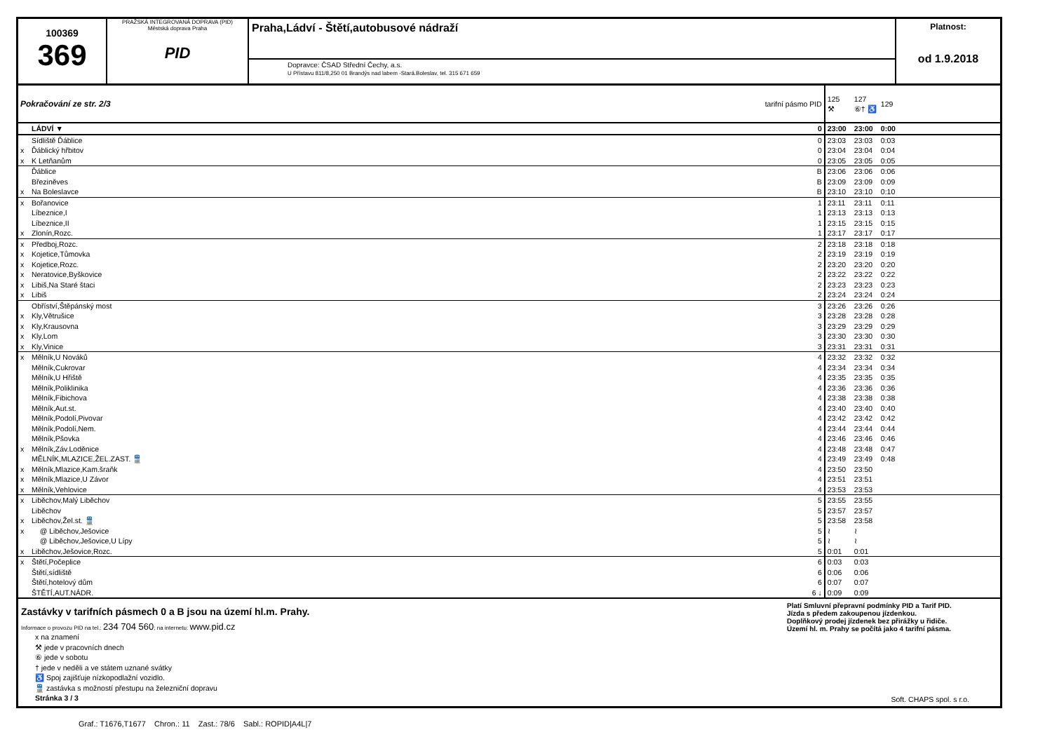100369
369
PRAŽSKÁ INTEGROVANÁ DOPRAVA (PID)
Městská doprava Praha
PID
Praha,Ládví - Štětí,autobusové nádraží
Dopravce: ČSAD Střední Čechy, a.s.
U Přístavu 811/8,250 01 Brandýs nad labem -Stará.Boleslav, tel. 315 671 659
Platnost:
od 1.9.2018
| Pokračování ze str. 2/3 | | tarifní pásmo PID | 125 ⚒ | 127 ⑥† ♿ | 129 |
| | LÁDVÍ ▼ | 0 | 23:00 | 23:00 | 0:00 |
| | Sídliště Ďáblice | 0 | 23:03 | 23:03 | 0:03 |
| x | Ďáblický hřbitov | 0 | 23:04 | 23:04 | 0:04 |
| x | K Letňanům | 0 | 23:05 | 23:05 | 0:05 |
| | Ďáblice | B | 23:06 | 23:06 | 0:06 |
| | Březiněves | B | 23:09 | 23:09 | 0:09 |
| x | Na Boleslavce | B | 23:10 | 23:10 | 0:10 |
| x | Bořanovice | 1 | 23:11 | 23:11 | 0:11 |
| | Líbeznice,I | 1 | 23:13 | 23:13 | 0:13 |
| | Líbeznice,II | 1 | 23:15 | 23:15 | 0:15 |
| x | Zlonín,Rozc. | 1 | 23:17 | 23:17 | 0:17 |
| x | Předboj,Rozc. | 2 | 23:18 | 23:18 | 0:18 |
| x | Kojetice,Tůmovka | 2 | 23:19 | 23:19 | 0:19 |
| x | Kojetice,Rozc. | 2 | 23:20 | 23:20 | 0:20 |
| x | Neratovice,Byškovice | 2 | 23:22 | 23:22 | 0:22 |
| x | Libiš,Na Staré štaci | 2 | 23:23 | 23:23 | 0:23 |
| x | Libiš | 2 | 23:24 | 23:24 | 0:24 |
| | Obříství,Štěpánský most | 3 | 23:26 | 23:26 | 0:26 |
| x | Kly,Větrušice | 3 | 23:28 | 23:28 | 0:28 |
| x | Kly,Krausovna | 3 | 23:29 | 23:29 | 0:29 |
| x | Kly,Lom | 3 | 23:30 | 23:30 | 0:30 |
| x | Kly,Vinice | 3 | 23:31 | 23:31 | 0:31 |
| x | Mělník,U Nováků | 4 | 23:32 | 23:32 | 0:32 |
| | Mělník,Cukrovar | 4 | 23:34 | 23:34 | 0:34 |
| | Mělník,U Hřiště | 4 | 23:35 | 23:35 | 0:35 |
| | Mělník,Poliklinika | 4 | 23:36 | 23:36 | 0:36 |
| | Mělník,Fibichova | 4 | 23:38 | 23:38 | 0:38 |
| | Mělník,Aut.st. | 4 | 23:40 | 23:40 | 0:40 |
| | Mělník,Podolí,Pivovar | 4 | 23:42 | 23:42 | 0:42 |
| | Mělník,Podolí,Nem. | 4 | 23:44 | 23:44 | 0:44 |
| | Mělník,Pšovka | 4 | 23:46 | 23:46 | 0:46 |
| x | Mělník,Záv.Loděnice | 4 | 23:48 | 23:48 | 0:47 |
| | MĚLNÍK,MLAZICE,ŽEL.ZAST. 🚆 | 4 | 23:49 | 23:49 | 0:48 |
| x | Mělník,Mlazice,Kam.šraňk | 4 | 23:50 | 23:50 | |
| x | Mělník,Mlazice,U Závor | 4 | 23:51 | 23:51 | |
| x | Mělník,Vehlovice | 4 | 23:53 | 23:53 | |
| x | Liběchov,Malý Liběchov | 5 | 23:55 | 23:55 | |
| | Liběchov | 5 | 23:57 | 23:57 | |
| x | Liběchov,Žel.st. 🚆 | 5 | 23:58 | 23:58 | |
| x | @ Liběchov,Ješovice | 5 | ≀ | ≀ | |
| | @ Liběchov,Ješovice,U Lípy | 5 | ≀ | ≀ | |
| x | Liběchov,Ješovice,Rozc. | 5 | 0:01 | 0:01 | |
| x | Štětí,Počeplice | 6 | 0:03 | 0:03 | |
| | Štětí,sídliště | 6 | 0:06 | 0:06 | |
| | Štětí,hotelový dům | 6 | 0:07 | 0:07 | |
| | ŠTĚTÍ,AUT.NÁDR. | 6 ↓ | 0:09 | 0:09 | |
Zastávky v tarifních pásmech 0 a B jsou na území hl.m. Prahy.
Informace o provozu PID na tel.: 234 704 560; na internetu: www.pid.cz
x na znamení
⚒ jede v pracovních dnech
⑥ jede v sobotu
† jede v neděli a ve státem uznané svátky
♿ Spoj zajišťuje nízkopodlažní vozidlo.
🚆 zastávka s možností přestupu na železniční dopravu
Stránka 3 / 3
Platí Smluvní přepravní podmínky PID a Tarif PID.
Jízda s předem zakoupenou jízdenkou.
Doplňkový prodej jízdenek bez přirážky u řidiče.
Území hl. m. Prahy se počítá jako 4 tarifní pásma.
Soft. CHAPS spol. s r.o.
Graf.: T1676,T1677 Chron.: 11 Zast.: 78/6 Sabl.: ROPID|A4L|7